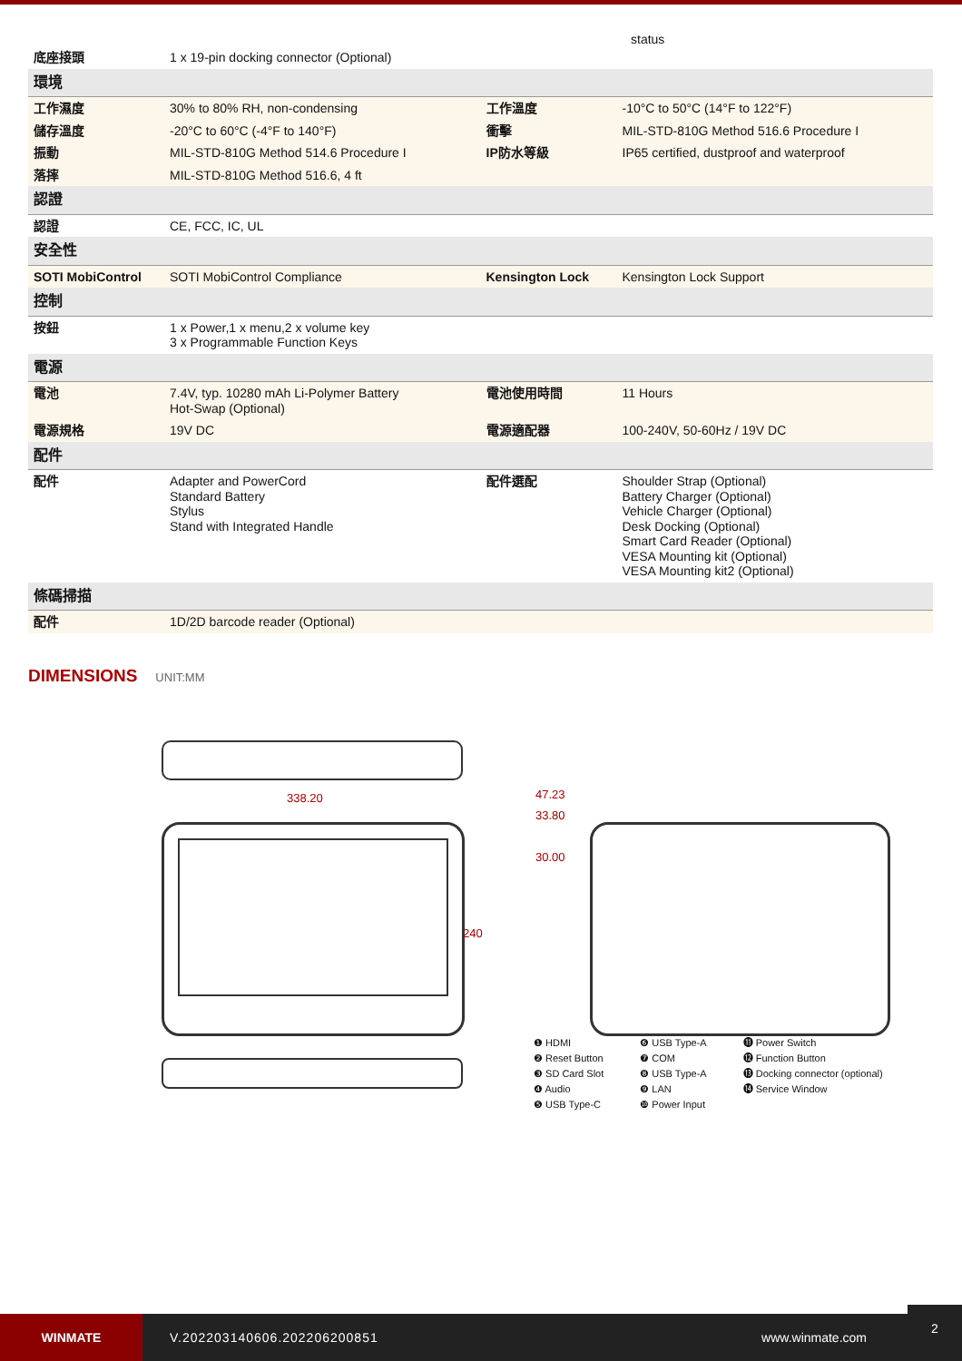status
| 底座接頭 | 1 x 19-pin docking connector (Optional) | | |
| 環境 | | | |
| 工作濕度 | 30% to 80% RH, non-condensing | 工作溫度 | -10°C to 50°C (14°F to 122°F) |
| 儲存溫度 | -20°C to 60°C (-4°F to 140°F) | 衝擊 | MIL-STD-810G Method 516.6 Procedure I |
| 振動 | MIL-STD-810G Method 514.6 Procedure I | IP防水等級 | IP65 certified, dustproof and waterproof |
| 落摔 | MIL-STD-810G Method 516.6, 4 ft | | |
| 認證 | | | |
| 認證 | CE, FCC, IC, UL | | |
| 安全性 | | | |
| SOTI MobiControl | SOTI MobiControl Compliance | Kensington Lock | Kensington Lock Support |
| 控制 | | | |
| 按鈕 | 1 x Power,1 x menu,2 x volume key 3 x Programmable Function Keys | | |
| 電源 | | | |
| 電池 | 7.4V, typ. 10280 mAh Li-Polymer Battery Hot-Swap (Optional) | 電池使用時間 | 11 Hours |
| 電源規格 | 19V DC | 電源適配器 | 100-240V, 50-60Hz / 19V DC |
| 配件 | | | |
| 配件 | Adapter and PowerCord Standard Battery Stylus Stand with Integrated Handle | 配件選配 | Shoulder Strap (Optional) Battery Charger (Optional) Vehicle Charger (Optional) Desk Docking (Optional) Smart Card Reader (Optional) VESA Mounting kit (Optional) VESA Mounting kit2 (Optional) |
| 條碼掃描 | | | |
| 配件 | 1D/2D barcode reader (Optional) | | |
DIMENSIONS
UNIT:MM
338.20
240
47.23
33.80
30.00
❶ HDMI
❷ Reset Button
❸ SD Card Slot
❹ Audio
❺ USB Type-C
❻ USB Type-A
❼ COM
❽ USB Type-A
❾ LAN
❿ Power Input
⓫ Power Switch
⓬ Function Button
⓭ Docking connector (optional)
⓮ Service Window
WINMATE
V.202203140606.202206200851 www.winmate.com
2